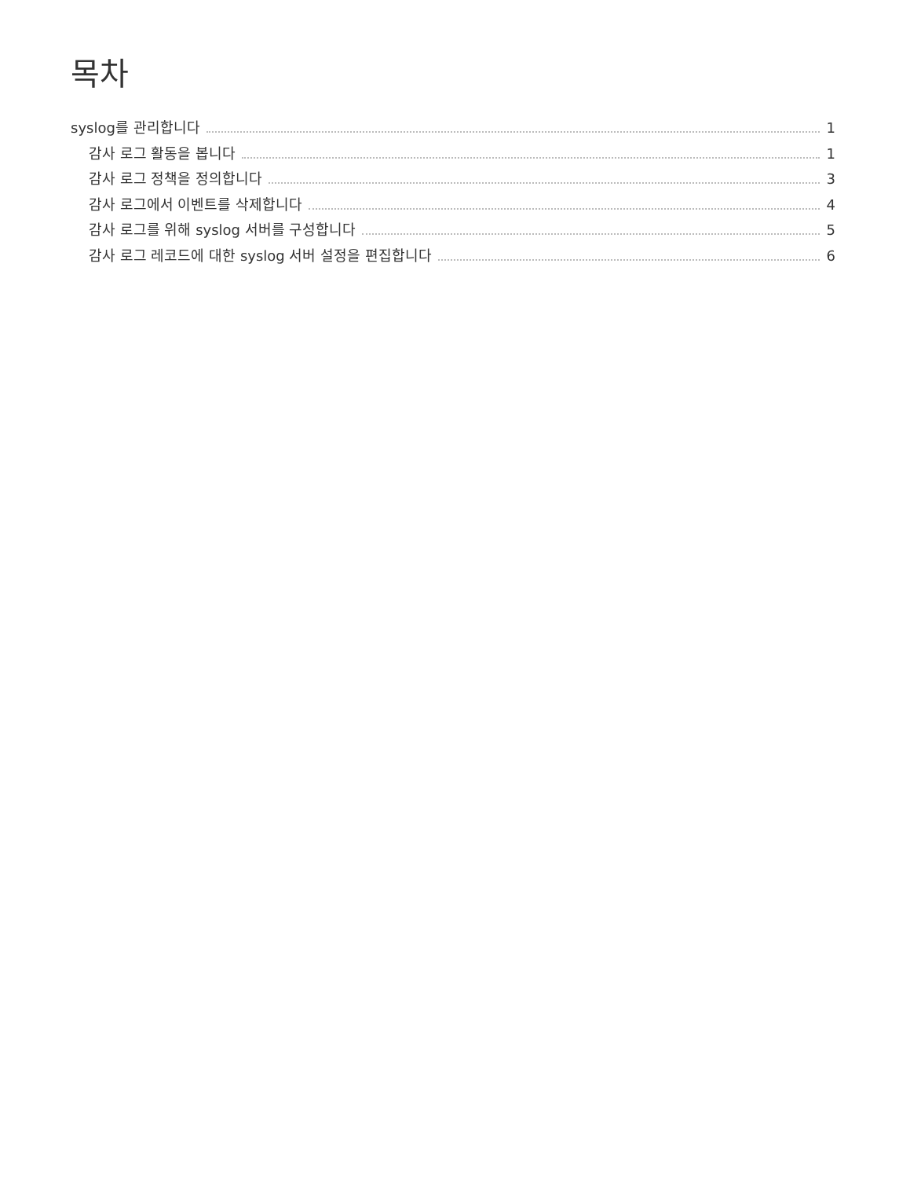목차
syslog를 관리합니다 1
감사 로그 활동을 봅니다 1
감사 로그 정책을 정의합니다 3
감사 로그에서 이벤트를 삭제합니다 4
감사 로그를 위해 syslog 서버를 구성합니다 5
감사 로그 레코드에 대한 syslog 서버 설정을 편집합니다 6